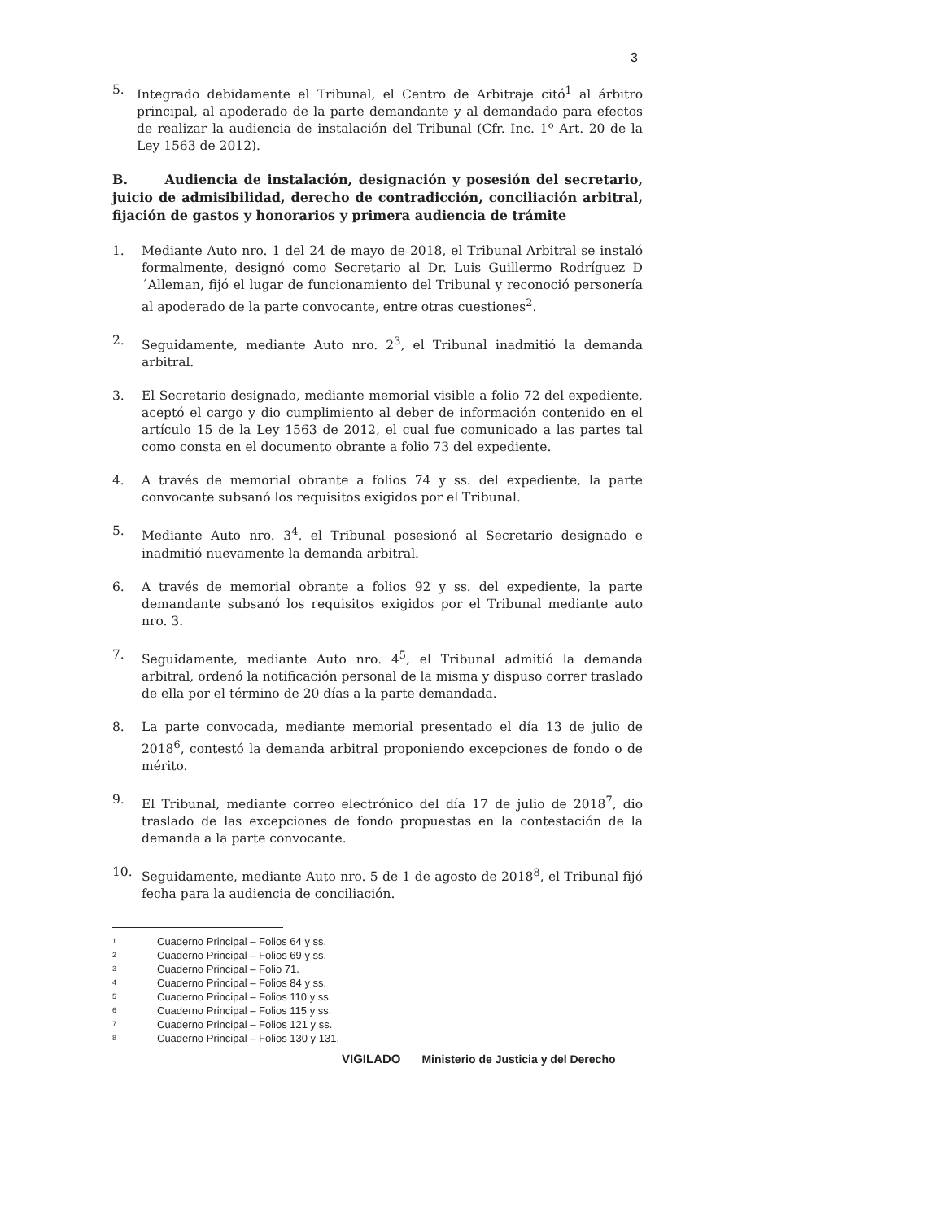3
5. Integrado debidamente el Tribunal, el Centro de Arbitraje citó<sup>1</sup> al árbitro principal, al apoderado de la parte demandante y al demandado para efectos de realizar la audiencia de instalación del Tribunal (Cfr. Inc. 1º Art. 20 de la Ley 1563 de 2012).
B. Audiencia de instalación, designación y posesión del secretario, juicio de admisibilidad, derecho de contradicción, conciliación arbitral, fijación de gastos y honorarios y primera audiencia de trámite
1. Mediante Auto nro. 1 del 24 de mayo de 2018, el Tribunal Arbitral se instaló formalmente, designó como Secretario al Dr. Luis Guillermo Rodríguez D´Alleman, fijó el lugar de funcionamiento del Tribunal y reconoció personería al apoderado de la parte convocante, entre otras cuestiones<sup>2</sup>.
2. Seguidamente, mediante Auto nro. 2<sup>3</sup>, el Tribunal inadmitió la demanda arbitral.
3. El Secretario designado, mediante memorial visible a folio 72 del expediente, aceptó el cargo y dio cumplimiento al deber de información contenido en el artículo 15 de la Ley 1563 de 2012, el cual fue comunicado a las partes tal como consta en el documento obrante a folio 73 del expediente.
4. A través de memorial obrante a folios 74 y ss. del expediente, la parte convocante subsanó los requisitos exigidos por el Tribunal.
5. Mediante Auto nro. 3<sup>4</sup>, el Tribunal posesionó al Secretario designado e inadmitió nuevamente la demanda arbitral.
6. A través de memorial obrante a folios 92 y ss. del expediente, la parte demandante subsanó los requisitos exigidos por el Tribunal mediante auto nro. 3.
7. Seguidamente, mediante Auto nro. 4<sup>5</sup>, el Tribunal admitió la demanda arbitral, ordenó la notificación personal de la misma y dispuso correr traslado de ella por el término de 20 días a la parte demandada.
8. La parte convocada, mediante memorial presentado el día 13 de julio de 2018<sup>6</sup>, contestó la demanda arbitral proponiendo excepciones de fondo o de mérito.
9. El Tribunal, mediante correo electrónico del día 17 de julio de 2018<sup>7</sup>, dio traslado de las excepciones de fondo propuestas en la contestación de la demanda a la parte convocante.
10. Seguidamente, mediante Auto nro. 5 de 1 de agosto de 2018<sup>8</sup>, el Tribunal fijó fecha para la audiencia de conciliación.
1 Cuaderno Principal – Folios 64 y ss.
2 Cuaderno Principal – Folios 69 y ss.
3 Cuaderno Principal – Folio 71.
4 Cuaderno Principal – Folios 84 y ss.
5 Cuaderno Principal – Folios 110 y ss.
6 Cuaderno Principal – Folios 115 y ss.
7 Cuaderno Principal – Folios 121 y ss.
8 Cuaderno Principal – Folios 130 y 131.
VIGILADO Ministerio de Justicia y del Derecho